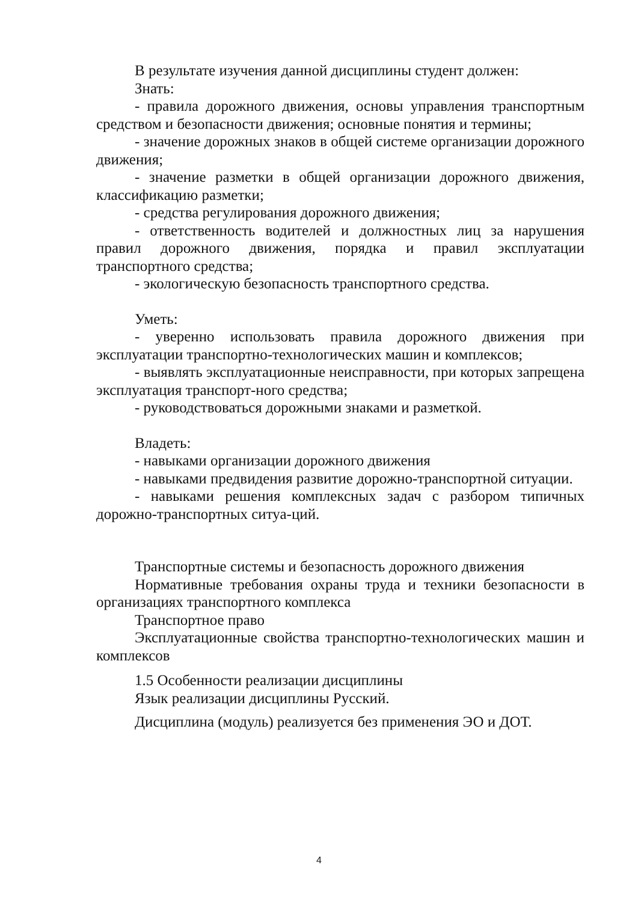В результате изучения данной дисциплины студент должен:
Знать:
- правила дорожного движения, основы управления транспортным средством и безопасности движения; основные понятия и термины;
- значение дорожных знаков в общей системе организации дорожного движения;
- значение разметки в общей организации дорожного движения, классификацию разметки;
- средства регулирования дорожного движения;
- ответственность водителей и должностных лиц за нарушения правил дорожного движения, порядка и правил эксплуатации транспортного средства;
- экологическую безопасность транспортного средства.
Уметь:
- уверенно использовать правила дорожного движения при эксплуатации транспортно-технологических машин и комплексов;
- выявлять эксплуатационные неисправности, при которых запрещена эксплуатация транспорт-ного средства;
- руководствоваться дорожными знаками и разметкой.
Владеть:
- навыками организации дорожного движения
- навыками предвидения развитие дорожно-транспортной ситуации.
- навыками решения комплексных задач с разбором типичных дорожно-транспортных ситуа-ций.
Транспортные системы и безопасность дорожного движения
Нормативные требования охраны труда и техники безопасности в организациях транспортного комплекса
Транспортное право
Эксплуатационные свойства транспортно-технологических машин и комплексов
1.5 Особенности реализации дисциплины
Язык реализации дисциплины Русский.
Дисциплина (модуль) реализуется без применения ЭО и ДОТ.
4